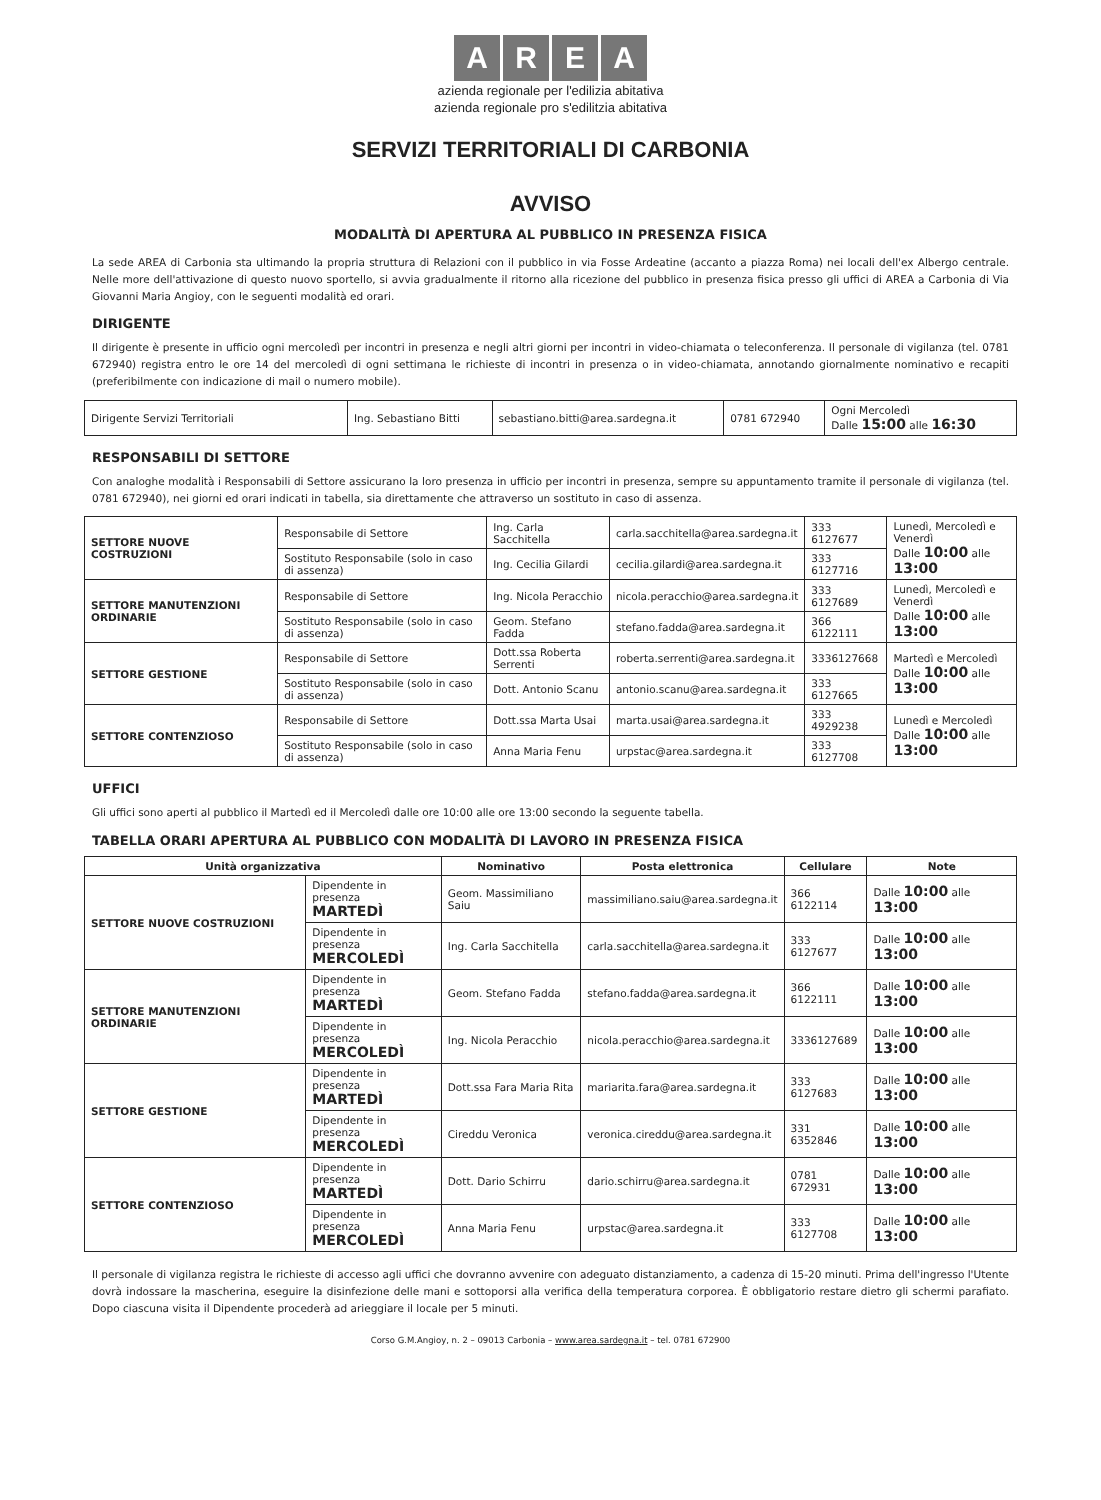A R E A
azienda regionale per l'edilizia abitativa
azienda regionale pro s'edilitzia abitativa
SERVIZI TERRITORIALI DI CARBONIA
AVVISO
MODALITÀ DI APERTURA AL PUBBLICO IN PRESENZA FISICA
La sede AREA di Carbonia sta ultimando la propria struttura di Relazioni con il pubblico in via Fosse Ardeatine (accanto a piazza Roma) nei locali dell'ex Albergo centrale. Nelle more dell'attivazione di questo nuovo sportello, si avvia gradualmente il ritorno alla ricezione del pubblico in presenza fisica presso gli uffici di AREA a Carbonia di Via Giovanni Maria Angioy, con le seguenti modalità ed orari.
DIRIGENTE
Il dirigente è presente in ufficio ogni mercoledì per incontri in presenza e negli altri giorni per incontri in video-chiamata o teleconferenza. Il personale di vigilanza (tel. 0781 672940) registra entro le ore 14 del mercoledì di ogni settimana le richieste di incontri in presenza o in video-chiamata, annotando giornalmente nominativo e recapiti (preferibilmente con indicazione di mail o numero mobile).
| Dirigente Servizi Territoriali | Ing. Sebastiano Bitti | sebastiano.bitti@area.sardegna.it | 0781 672940 | Ogni Mercoledì Dalle 15:00 alle 16:30 |
RESPONSABILI DI SETTORE
Con analoghe modalità i Responsabili di Settore assicurano la loro presenza in ufficio per incontri in presenza, sempre su appuntamento tramite il personale di vigilanza (tel. 0781 672940), nei giorni ed orari indicati in tabella, sia direttamente che attraverso un sostituto in caso di assenza.
| SETTORE NUOVE COSTRUZIONI | Responsabile di Settore | Ing. Carla Sacchitella | carla.sacchitella@area.sardegna.it | 333 6127677 | Lunedì, Mercoledì e Venerdì Dalle 10:00 alle 13:00 |
| | Sostituto Responsabile (solo in caso di assenza) | Ing. Cecilia Gilardi | cecilia.gilardi@area.sardegna.it | 333 6127716 | |
| SETTORE MANUTENZIONI ORDINARIE | Responsabile di Settore | Ing. Nicola Peracchio | nicola.peracchio@area.sardegna.it | 333 6127689 | Lunedì, Mercoledì e Venerdì Dalle 10:00 alle 13:00 |
| | Sostituto Responsabile (solo in caso di assenza) | Geom. Stefano Fadda | stefano.fadda@area.sardegna.it | 366 6122111 | |
| SETTORE GESTIONE | Responsabile di Settore | Dott.ssa Roberta Serrenti | roberta.serrenti@area.sardegna.it | 3336127668 | Martedì e Mercoledì Dalle 10:00 alle 13:00 |
| | Sostituto Responsabile (solo in caso di assenza) | Dott. Antonio Scanu | antonio.scanu@area.sardegna.it | 333 6127665 | |
| SETTORE CONTENZIOSO | Responsabile di Settore | Dott.ssa Marta Usai | marta.usai@area.sardegna.it | 333 4929238 | Lunedì e Mercoledì Dalle 10:00 alle 13:00 |
| | Sostituto Responsabile (solo in caso di assenza) | Anna Maria Fenu | urpstac@area.sardegna.it | 333 6127708 | |
UFFICI
Gli uffici sono aperti al pubblico il Martedì ed il Mercoledì dalle ore 10:00 alle ore 13:00 secondo la seguente tabella.
TABELLA ORARI APERTURA AL PUBBLICO CON MODALITÀ DI LAVORO IN PRESENZA FISICA
| Unità organizzativa | | Nominativo | Posta elettronica | Cellulare | Note |
| --- | --- | --- | --- | --- | --- |
| SETTORE NUOVE COSTRUZIONI | Dipendente in presenza MARTEDÌ | Geom. Massimiliano Saiu | massimiliano.saiu@area.sardegna.it | 366 6122114 | Dalle 10:00 alle 13:00 |
| | Dipendente in presenza MERCOLEDÌ | Ing. Carla Sacchitella | carla.sacchitella@area.sardegna.it | 333 6127677 | Dalle 10:00 alle 13:00 |
| SETTORE MANUTENZIONI ORDINARIE | Dipendente in presenza MARTEDÌ | Geom. Stefano Fadda | stefano.fadda@area.sardegna.it | 366 6122111 | Dalle 10:00 alle 13:00 |
| | Dipendente in presenza MERCOLEDÌ | Ing. Nicola Peracchio | nicola.peracchio@area.sardegna.it | 3336127689 | Dalle 10:00 alle 13:00 |
| SETTORE GESTIONE | Dipendente in presenza MARTEDÌ | Dott.ssa Fara Maria Rita | mariarita.fara@area.sardegna.it | 333 6127683 | Dalle 10:00 alle 13:00 |
| | Dipendente in presenza MERCOLEDÌ | Cireddu Veronica | veronica.cireddu@area.sardegna.it | 331 6352846 | Dalle 10:00 alle 13:00 |
| SETTORE CONTENZIOSO | Dipendente in presenza MARTEDÌ | Dott. Dario Schirru | dario.schirru@area.sardegna.it | 0781 672931 | Dalle 10:00 alle 13:00 |
| | Dipendente in presenza MERCOLEDÌ | Anna Maria Fenu | urpstac@area.sardegna.it | 333 6127708 | Dalle 10:00 alle 13:00 |
Il personale di vigilanza registra le richieste di accesso agli uffici che dovranno avvenire con adeguato distanziamento, a cadenza di 15-20 minuti. Prima dell'ingresso l'Utente dovrà indossare la mascherina, eseguire la disinfezione delle mani e sottoporsi alla verifica della temperatura corporea. È obbligatorio restare dietro gli schermi parafiato. Dopo ciascuna visita il Dipendente procederà ad arieggiare il locale per 5 minuti.
Corso G.M.Angioy, n. 2 – 09013 Carbonia – www.area.sardegna.it – tel. 0781 672900